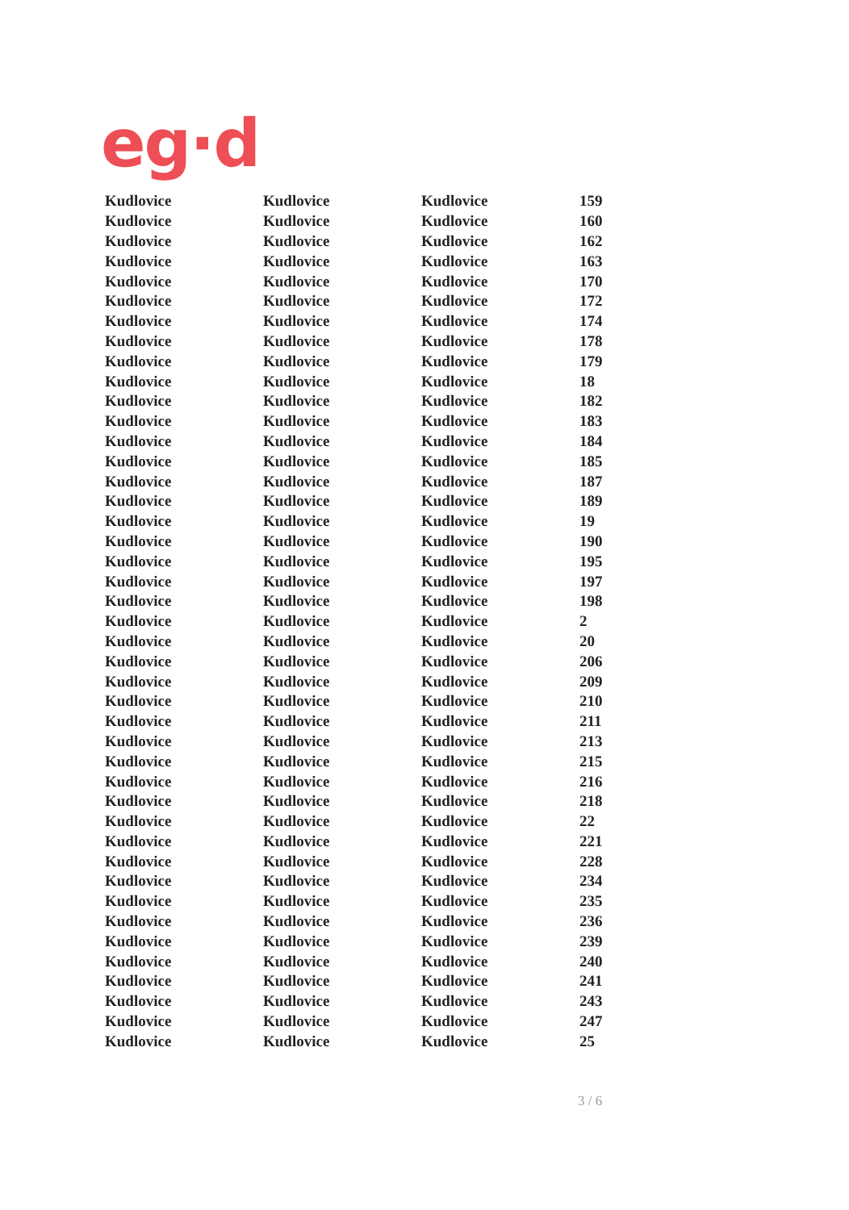eg·d
| Kudlovice | Kudlovice | Kudlovice | 159 |
| Kudlovice | Kudlovice | Kudlovice | 160 |
| Kudlovice | Kudlovice | Kudlovice | 162 |
| Kudlovice | Kudlovice | Kudlovice | 163 |
| Kudlovice | Kudlovice | Kudlovice | 170 |
| Kudlovice | Kudlovice | Kudlovice | 172 |
| Kudlovice | Kudlovice | Kudlovice | 174 |
| Kudlovice | Kudlovice | Kudlovice | 178 |
| Kudlovice | Kudlovice | Kudlovice | 179 |
| Kudlovice | Kudlovice | Kudlovice | 18 |
| Kudlovice | Kudlovice | Kudlovice | 182 |
| Kudlovice | Kudlovice | Kudlovice | 183 |
| Kudlovice | Kudlovice | Kudlovice | 184 |
| Kudlovice | Kudlovice | Kudlovice | 185 |
| Kudlovice | Kudlovice | Kudlovice | 187 |
| Kudlovice | Kudlovice | Kudlovice | 189 |
| Kudlovice | Kudlovice | Kudlovice | 19 |
| Kudlovice | Kudlovice | Kudlovice | 190 |
| Kudlovice | Kudlovice | Kudlovice | 195 |
| Kudlovice | Kudlovice | Kudlovice | 197 |
| Kudlovice | Kudlovice | Kudlovice | 198 |
| Kudlovice | Kudlovice | Kudlovice | 2 |
| Kudlovice | Kudlovice | Kudlovice | 20 |
| Kudlovice | Kudlovice | Kudlovice | 206 |
| Kudlovice | Kudlovice | Kudlovice | 209 |
| Kudlovice | Kudlovice | Kudlovice | 210 |
| Kudlovice | Kudlovice | Kudlovice | 211 |
| Kudlovice | Kudlovice | Kudlovice | 213 |
| Kudlovice | Kudlovice | Kudlovice | 215 |
| Kudlovice | Kudlovice | Kudlovice | 216 |
| Kudlovice | Kudlovice | Kudlovice | 218 |
| Kudlovice | Kudlovice | Kudlovice | 22 |
| Kudlovice | Kudlovice | Kudlovice | 221 |
| Kudlovice | Kudlovice | Kudlovice | 228 |
| Kudlovice | Kudlovice | Kudlovice | 234 |
| Kudlovice | Kudlovice | Kudlovice | 235 |
| Kudlovice | Kudlovice | Kudlovice | 236 |
| Kudlovice | Kudlovice | Kudlovice | 239 |
| Kudlovice | Kudlovice | Kudlovice | 240 |
| Kudlovice | Kudlovice | Kudlovice | 241 |
| Kudlovice | Kudlovice | Kudlovice | 243 |
| Kudlovice | Kudlovice | Kudlovice | 247 |
| Kudlovice | Kudlovice | Kudlovice | 25 |
3 / 6